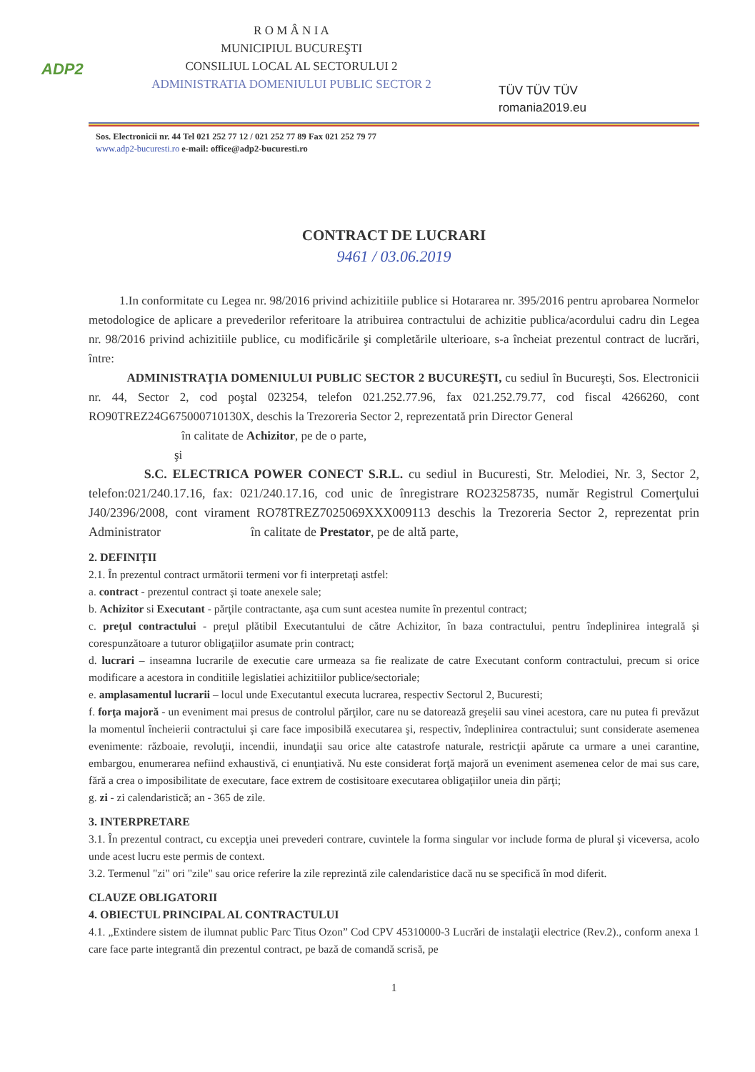ADP2
R O M Â N I A
MUNICIPIUL BUCUREŞTI
CONSILIUL LOCAL AL SECTORULUI 2
ADMINISTRATIA DOMENIULUI PUBLIC SECTOR 2
TÜV TÜV TÜV
romania2019.eu
Sos. Electronicii nr. 44 Tel 021 252 77 12 / 021 252 77 89 Fax 021 252 79 77
www.adp2-bucuresti.ro e-mail: office@adp2-bucuresti.ro
CONTRACT DE LUCRARI
9461 / 03.06.2019
1.In conformitate cu Legea nr. 98/2016 privind achizitiile publice si Hotararea nr. 395/2016 pentru aprobarea Normelor metodologice de aplicare a prevederilor referitoare la atribuirea contractului de achizitie publica/acordului cadru din Legea nr. 98/2016 privind achizitiile publice, cu modificările şi completările ulterioare, s-a încheiat prezentul contract de lucrări, între:
ADMINISTRAŢIA DOMENIULUI PUBLIC SECTOR 2 BUCUREŞTI, cu sediul în Bucureşti, Sos. Electronicii nr. 44, Sector 2, cod poştal 023254, telefon 021.252.77.96, fax 021.252.79.77, cod fiscal 4266260, cont RO90TREZ24G675000710130X, deschis la Trezoreria Sector 2, reprezentată prin Director General
în calitate de Achizitor, pe de o parte,
şi
S.C. ELECTRICA POWER CONECT S.R.L. cu sediul in Bucuresti, Str. Melodiei, Nr. 3, Sector 2, telefon:021/240.17.16, fax: 021/240.17.16, cod unic de înregistrare RO23258735, număr Registrul Comerţului J40/2396/2008, cont virament RO78TREZ7025069XXX009113 deschis la Trezoreria Sector 2, reprezentat prin Administrator în calitate de Prestator, pe de altă parte,
2. DEFINIŢII
2.1. În prezentul contract următorii termeni vor fi interpretaţi astfel:
a. contract - prezentul contract şi toate anexele sale;
b. Achizitor si Executant - părţile contractante, aşa cum sunt acestea numite în prezentul contract;
c. preţul contractului - preţul plătibil Executantului de către Achizitor, în baza contractului, pentru îndeplinirea integrală şi corespunzătoare a tuturor obligaţiilor asumate prin contract;
d. lucrari – inseamna lucrarile de executie care urmeaza sa fie realizate de catre Executant conform contractului, precum si orice modificare a acestora in conditiile legislatiei achizitiilor publice/sectoriale;
e. amplasamentul lucrarii – locul unde Executantul executa lucrarea, respectiv Sectorul 2, Bucuresti;
f. forţa majoră - un eveniment mai presus de controlul părţilor, care nu se datorează greşelii sau vinei acestora, care nu putea fi prevăzut la momentul încheierii contractului şi care face imposibilă executarea şi, respectiv, îndeplinirea contractului; sunt considerate asemenea evenimente: războaie, revoluţii, incendii, inundaţii sau orice alte catastrofe naturale, restricţii apărute ca urmare a unei carantine, embargou, enumerarea nefiind exhaustivă, ci enunţiativă. Nu este considerat forţă majoră un eveniment asemenea celor de mai sus care, fără a crea o imposibilitate de executare, face extrem de costisitoare executarea obligaţiilor uneia din părţi;
g. zi - zi calendaristică; an - 365 de zile.
3. INTERPRETARE
3.1. În prezentul contract, cu excepţia unei prevederi contrare, cuvintele la forma singular vor include forma de plural şi viceversa, acolo unde acest lucru este permis de context.
3.2. Termenul "zi" ori "zile" sau orice referire la zile reprezintă zile calendaristice dacă nu se specifică în mod diferit.
CLAUZE OBLIGATORII
4. OBIECTUL PRINCIPAL AL CONTRACTULUI
4.1. „Extindere sistem de ilumnat public Parc Titus Ozon” Cod CPV 45310000-3 Lucrări de instalaţii electrice (Rev.2)., conform anexa 1 care face parte integrantă din prezentul contract, pe bază de comandă scrisă, pe
1